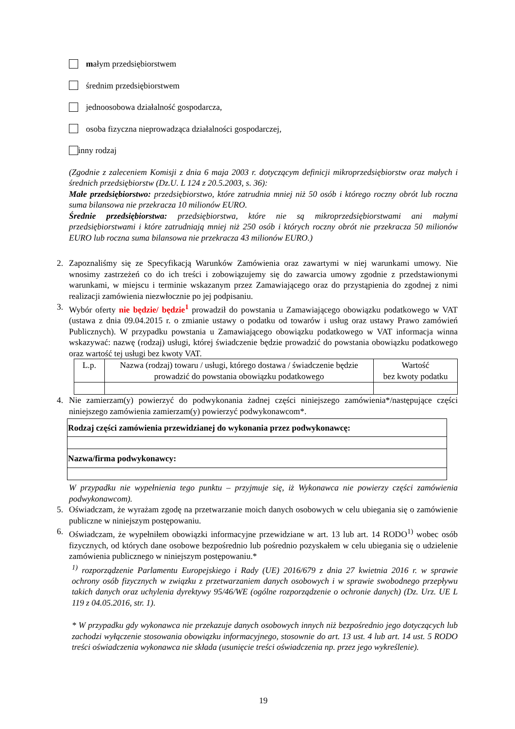małym przedsiębiorstwem
średnim przedsiębiorstwem
jednoosobowa działalność gospodarcza,
osoba fizyczna nieprowadząca działalności gospodarczej,
inny rodzaj
(Zgodnie z zaleceniem Komisji z dnia 6 maja 2003 r. dotyczącym definicji mikroprzedsiębiorstw oraz małych i średnich przedsiębiorstw (Dz.U. L 124 z 20.5.2003, s. 36):
Małe przedsiębiorstwo: przedsiębiorstwo, które zatrudnia mniej niż 50 osób i którego roczny obrót lub roczna suma bilansowa nie przekracza 10 milionów EURO.
Średnie przedsiębiorstwa: przedsiębiorstwa, które nie są mikroprzedsiębiorstwami ani małymi przedsiębiorstwami i które zatrudniają mniej niż 250 osób i których roczny obrót nie przekracza 50 milionów EURO lub roczna suma bilansowa nie przekracza 43 milionów EURO.)
2. Zapoznaliśmy się ze Specyfikacją Warunków Zamówienia oraz zawartymi w niej warunkami umowy. Nie wnosimy zastrzeżeń co do ich treści i zobowiązujemy się do zawarcia umowy zgodnie z przedstawionymi warunkami, w miejscu i terminie wskazanym przez Zamawiającego oraz do przystąpienia do zgodnej z nimi realizacji zamówienia niezwłocznie po jej podpisaniu.
3. Wybór oferty nie będzie/ będzie<sup>1</sup> prowadził do powstania u Zamawiającego obowiązku podatkowego w VAT (ustawa z dnia 09.04.2015 r. o zmianie ustawy o podatku od towarów i usług oraz ustawy Prawo zamówień Publicznych). W przypadku powstania u Zamawiającego obowiązku podatkowego w VAT informacja winna wskazywać: nazwę (rodzaj) usługi, której świadczenie będzie prowadzić do powstania obowiązku podatkowego oraz wartość tej usługi bez kwoty VAT.
| L.p. | Nazwa (rodzaj) towaru / usługi, którego dostawa / świadczenie będzie prowadzić do powstania obowiązku podatkowego | Wartość bez kwoty podatku |
4. Nie zamierzam(y) powierzyć do podwykonania żadnej części niniejszego zamówienia*/następujące części niniejszego zamówienia zamierzam(y) powierzyć podwykonawcom*.
| Rodzaj części zamówienia przewidzianej do wykonania przez podwykonawcę: |
| --- |
| Nazwa/firma podwykonawcy: |
W przypadku nie wypełnienia tego punktu – przyjmuje się, iż Wykonawca nie powierzy części zamówienia podwykonawcom).
5. Oświadczam, że wyrażam zgodę na przetwarzanie moich danych osobowych w celu ubiegania się o zamówienie publiczne w niniejszym postępowaniu.
6. Oświadczam, że wypełniłem obowiązki informacyjne przewidziane w art. 13 lub art. 14 RODO<sup>1)</sup> wobec osób fizycznych, od których dane osobowe bezpośrednio lub pośrednio pozyskałem w celu ubiegania się o udzielenie zamówienia publicznego w niniejszym postępowaniu.*
<sup>1)</sup> rozporządzenie Parlamentu Europejskiego i Rady (UE) 2016/679 z dnia 27 kwietnia 2016 r. w sprawie ochrony osób fizycznych w związku z przetwarzaniem danych osobowych i w sprawie swobodnego przepływu takich danych oraz uchylenia dyrektywy 95/46/WE (ogólne rozporządzenie o ochronie danych) (Dz. Urz. UE L 119 z 04.05.2016, str. 1).
* W przypadku gdy wykonawca nie przekazuje danych osobowych innych niż bezpośrednio jego dotyczących lub zachodzi wyłączenie stosowania obowiązku informacyjnego, stosownie do art. 13 ust. 4 lub art. 14 ust. 5 RODO treści oświadczenia wykonawca nie składa (usunięcie treści oświadczenia np. przez jego wykreślenie).
19